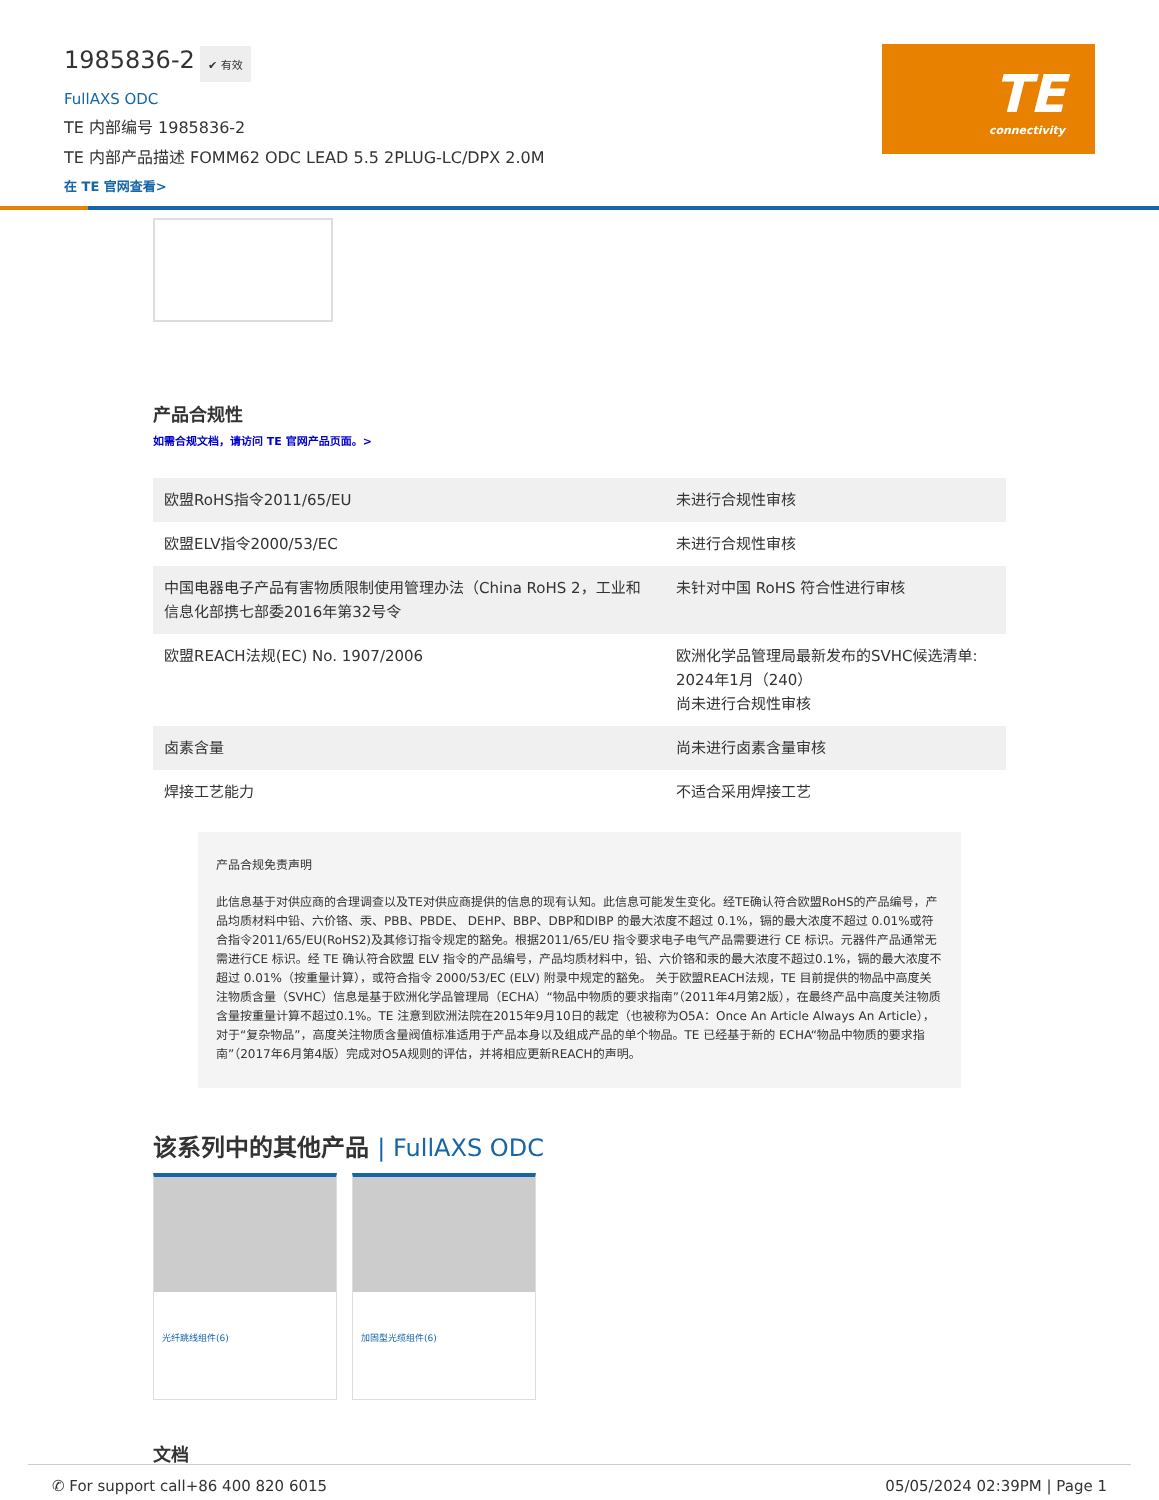1985836-2 ✔ 有效
FullAXS ODC
TE 内部编号 1985836-2
TE 内部产品描述 FOMM62 ODC LEAD 5.5 2PLUG-LC/DPX 2.0M
在 TE 官网查看>
TE
connectivity
产品合规性
如需合规文档，请访问 TE 官网产品页面。>
| 欧盟RoHS指令2011/65/EU | 未进行合规性审核 |
| 欧盟ELV指令2000/53/EC | 未进行合规性审核 |
| 中国电器电子产品有害物质限制使用管理办法（China RoHS 2，工业和信息化部携七部委2016年第32号令 | 未针对中国 RoHS 符合性进行审核 |
| 欧盟REACH法规(EC) No. 1907/2006 | 欧洲化学品管理局最新发布的SVHC候选清单: 2024年1月（240） 尚未进行合规性审核 |
| 卤素含量 | 尚未进行卤素含量审核 |
| 焊接工艺能力 | 不适合采用焊接工艺 |
产品合规免责声明
此信息基于对供应商的合理调查以及TE对供应商提供的信息的现有认知。此信息可能发生变化。经TE确认符合欧盟RoHS的产品编号，产品均质材料中铅、六价铬、汞、PBB、PBDE、 DEHP、BBP、DBP和DIBP 的最大浓度不超过 0.1%，镉的最大浓度不超过 0.01%或符合指令2011/65/EU(RoHS2)及其修订指令规定的豁免。根据2011/65/EU 指令要求电子电气产品需要进行 CE 标识。元器件产品通常无需进行CE 标识。经 TE 确认符合欧盟 ELV 指令的产品编号，产品均质材料中，铅、六价铬和汞的最大浓度不超过0.1%，镉的最大浓度不超过 0.01%（按重量计算），或符合指令 2000/53/EC (ELV) 附录中规定的豁免。 关于欧盟REACH法规，TE 目前提供的物品中高度关注物质含量（SVHC）信息是基于欧洲化学品管理局（ECHA）“物品中物质的要求指南”（2011年4月第2版），在最终产品中高度关注物质含量按重量计算不超过0.1%。TE 注意到欧洲法院在2015年9月10日的裁定（也被称为O5A：Once An Article Always An Article），对于“复杂物品”，高度关注物质含量阀值标准适用于产品本身以及组成产品的单个物品。TE 已经基于新的 ECHA“物品中物质的要求指南”（2017年6月第4版）完成对O5A规则的评估，并将相应更新REACH的声明。
该系列中的其他产品 | FullAXS ODC
光纤跳线组件(6) 加固型光缆组件(6)
文档
✆ For support call+86 400 820 6015 05/05/2024 02:39PM | Page 1